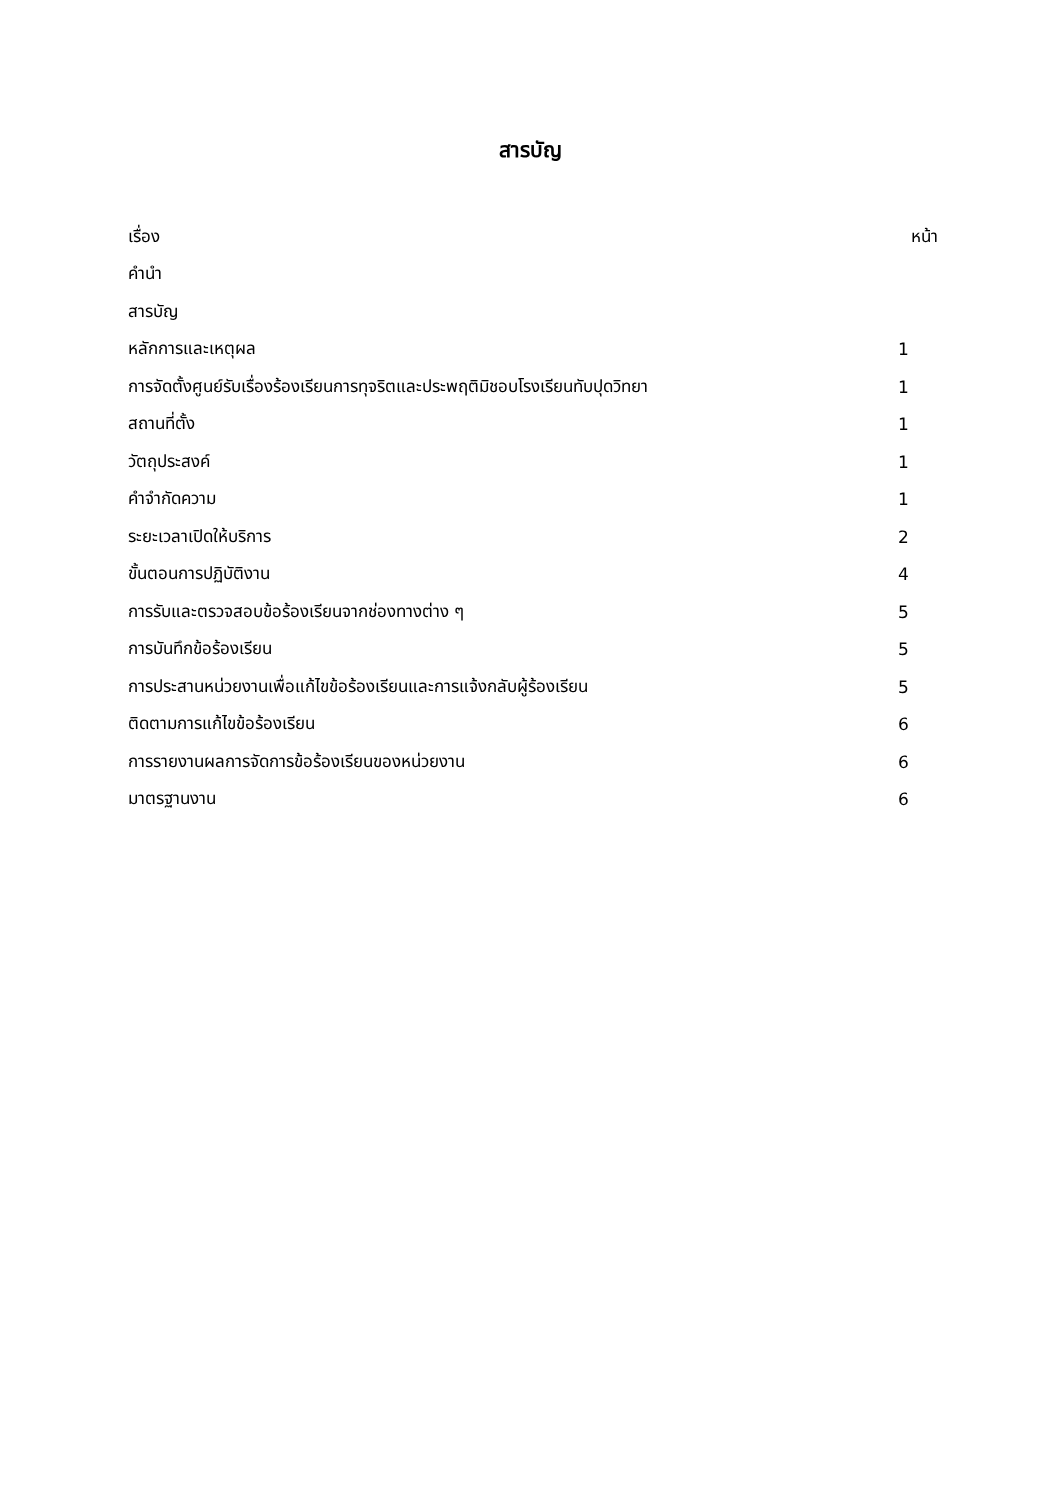สารบัญ
| เรื่อง | หน้า |
| คำนำ | |
| สารบัญ | |
| หลักการและเหตุผล | 1 |
| การจัดตั้งศูนย์รับเรื่องร้องเรียนการทุจริตและประพฤติมิชอบโรงเรียนทับปุดวิทยา | 1 |
| สถานที่ตั้ง | 1 |
| วัตถุประสงค์ | 1 |
| คำจำกัดความ | 1 |
| ระยะเวลาเปิดให้บริการ | 2 |
| ขั้นตอนการปฏิบัติงาน | 4 |
| การรับและตรวจสอบข้อร้องเรียนจากช่องทางต่าง ๆ | 5 |
| การบันทึกข้อร้องเรียน | 5 |
| การประสานหน่วยงานเพื่อแก้ไขข้อร้องเรียนและการแจ้งกลับผู้ร้องเรียน | 5 |
| ติดตามการแก้ไขข้อร้องเรียน | 6 |
| การรายงานผลการจัดการข้อร้องเรียนของหน่วยงาน | 6 |
| มาตรฐานงาน | 6 |